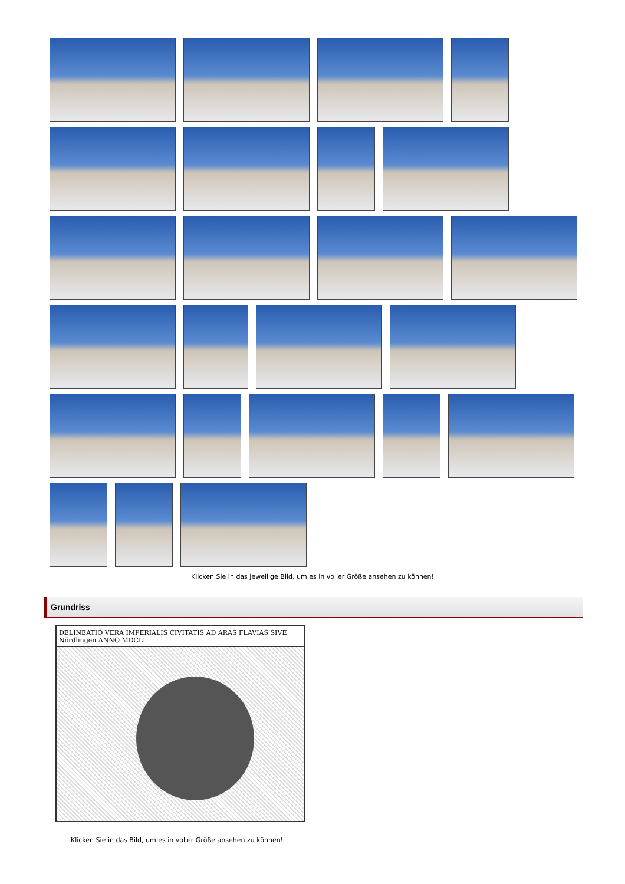Klicken Sie in das jeweilige Bild, um es in voller Größe ansehen zu können!
Grundriss
DELINEATIO VERA IMPERIALIS CIVITATIS AD ARAS FLAVIAS SIVE Nördlingen ANNO MDCLI
Klicken Sie in das Bild, um es in voller Größe ansehen zu können!